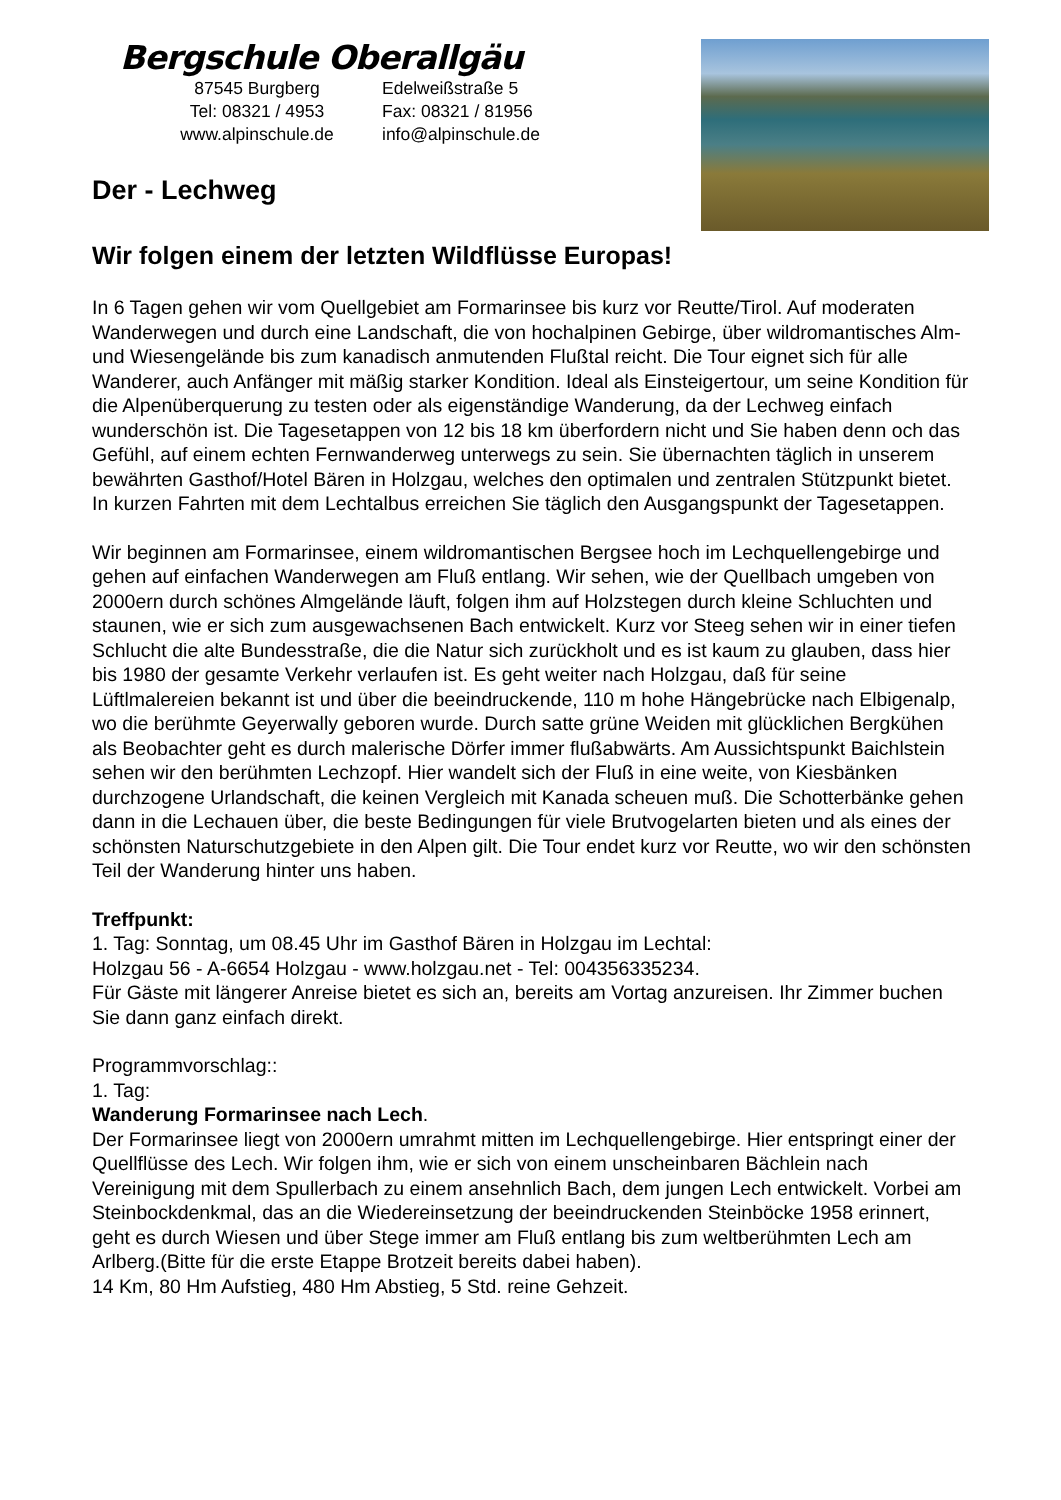Bergschule Oberallgäu
87545 Burgberg
Edelweißstraße 5
Tel: 08321 / 4953
Fax: 08321 / 81956
www.alpinschule.de
info@alpinschule.de
Der - Lechweg
Wir folgen einem der letzten Wildflüsse Europas!
In 6 Tagen gehen wir vom Quellgebiet am Formarinsee bis kurz vor Reutte/Tirol. Auf moderaten Wanderwegen und durch eine Landschaft, die von hochalpinen Gebirge, über wildromantisches Alm- und Wiesengelände bis zum kanadisch anmutenden Flußtal reicht. Die Tour eignet sich für alle Wanderer, auch Anfänger mit mäßig starker Kondition. Ideal als Einsteigertour, um seine Kondition für die Alpenüberquerung zu testen oder als eigenständige Wanderung, da der Lechweg einfach wunderschön ist. Die Tagesetappen von 12 bis 18 km überfordern nicht und Sie haben denn och das Gefühl, auf einem echten Fernwanderweg unterwegs zu sein. Sie übernachten täglich in unserem bewährten Gasthof/Hotel Bären in Holzgau, welches den optimalen und zentralen Stützpunkt bietet. In kurzen Fahrten mit dem Lechtalbus erreichen Sie täglich den Ausgangspunkt der Tagesetappen.
Wir beginnen am Formarinsee, einem wildromantischen Bergsee hoch im Lechquellengebirge und gehen auf einfachen Wanderwegen am Fluß entlang. Wir sehen, wie der Quellbach umgeben von 2000ern durch schönes Almgelände läuft, folgen ihm auf Holzstegen durch kleine Schluchten und staunen, wie er sich zum ausgewachsenen Bach entwickelt. Kurz vor Steeg sehen wir in einer tiefen Schlucht die alte Bundesstraße, die die Natur sich zurückholt und es ist kaum zu glauben, dass hier bis 1980 der gesamte Verkehr verlaufen ist. Es geht weiter nach Holzgau, daß für seine Lüftlmalereien bekannt ist und über die beeindruckende, 110 m hohe Hängebrücke nach Elbigenalp, wo die berühmte Geyerwally geboren wurde. Durch satte grüne Weiden mit glücklichen Bergkühen als Beobachter geht es durch malerische Dörfer immer flußabwärts. Am Aussichtspunkt Baichlstein sehen wir den berühmten Lechzopf. Hier wandelt sich der Fluß in eine weite, von Kiesbänken durchzogene Urlandschaft, die keinen Vergleich mit Kanada scheuen muß. Die Schotterbänke gehen dann in die Lechauen über, die beste Bedingungen für viele Brutvogelarten bieten und als eines der schönsten Naturschutzgebiete in den Alpen gilt. Die Tour endet kurz vor Reutte, wo wir den schönsten Teil der Wanderung hinter uns haben.
Treffpunkt:
1. Tag: Sonntag, um 08.45 Uhr im Gasthof Bären in Holzgau im Lechtal:
Holzgau 56 - A-6654 Holzgau - www.holzgau.net - Tel: 004356335234.
Für Gäste mit längerer Anreise bietet es sich an, bereits am Vortag anzureisen. Ihr Zimmer buchen Sie dann ganz einfach direkt.
Programmvorschlag::
1. Tag:
Wanderung Formarinsee nach Lech.
Der Formarinsee liegt von 2000ern umrahmt mitten im Lechquellengebirge. Hier entspringt einer der Quellflüsse des Lech. Wir folgen ihm, wie er sich von einem unscheinbaren Bächlein nach Vereinigung mit dem Spullerbach zu einem ansehnlich Bach, dem jungen Lech entwickelt. Vorbei am Steinbockdenkmal, das an die Wiedereinsetzung der beeindruckenden Steinböcke 1958 erinnert, geht es durch Wiesen und über Stege immer am Fluß entlang bis zum weltberühmten Lech am Arlberg.(Bitte für die erste Etappe Brotzeit bereits dabei haben).
14 Km, 80 Hm Aufstieg, 480 Hm Abstieg, 5 Std. reine Gehzeit.